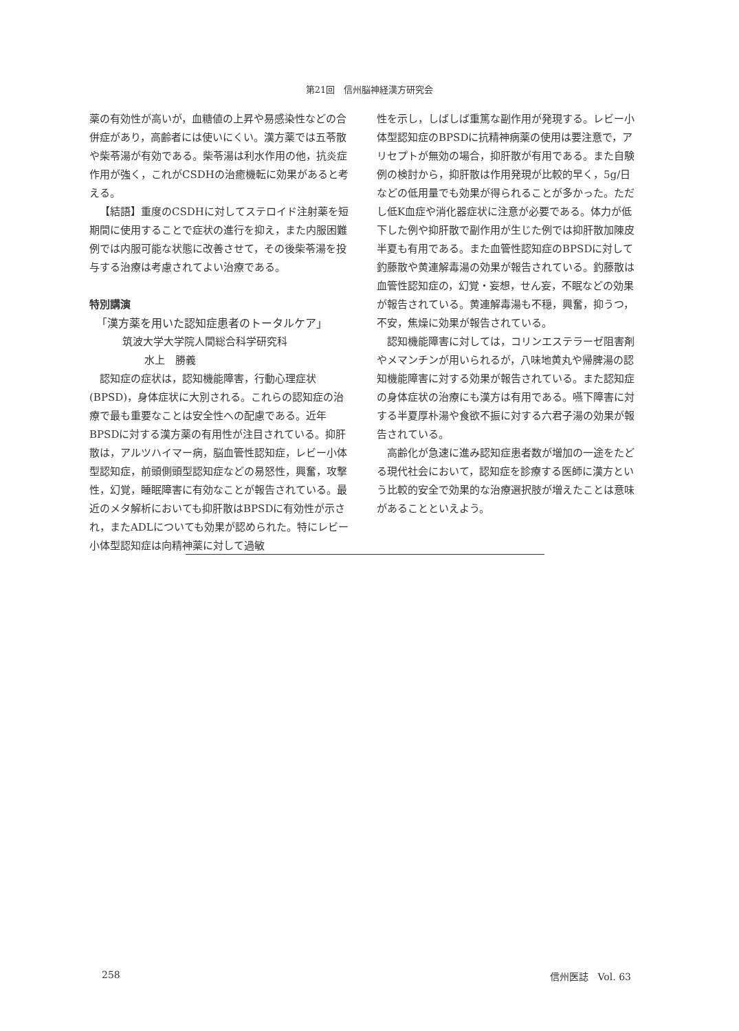第21回　信州脳神経漢方研究会
薬の有効性が高いが，血糖値の上昇や易感染性などの合併症があり，高齢者には使いにくい。漢方薬では五苓散や柴苓湯が有効である。柴苓湯は利水作用の他，抗炎症作用が強く，これがCSDHの治癒機転に効果があると考える。
【結語】重度のCSDHに対してステロイド注射薬を短期間に使用することで症状の進行を抑え，また内服困難例では内服可能な状態に改善させて，その後柴苓湯を投与する治療は考慮されてよい治療である。
特別講演
「漢方薬を用いた認知症患者のトータルケア」
筑波大学大学院人間総合科学研究科
水上　勝義
認知症の症状は，認知機能障害，行動心理症状(BPSD)，身体症状に大別される。これらの認知症の治療で最も重要なことは安全性への配慮である。近年BPSDに対する漢方薬の有用性が注目されている。抑肝散は，アルツハイマー病，脳血管性認知症，レビー小体型認知症，前頭側頭型認知症などの易怒性，興奮，攻撃性，幻覚，睡眠障害に有効なことが報告されている。最近のメタ解析においても抑肝散はBPSDに有効性が示され，またADLについても効果が認められた。特にレビー小体型認知症は向精神薬に対して過敏
性を示し，しばしば重篤な副作用が発現する。レビー小体型認知症のBPSDに抗精神病薬の使用は要注意で，アリセプトが無効の場合，抑肝散が有用である。また自験例の検討から，抑肝散は作用発現が比較的早く，5g/日などの低用量でも効果が得られることが多かった。ただし低K血症や消化器症状に注意が必要である。体力が低下した例や抑肝散で副作用が生じた例では抑肝散加陳皮半夏も有用である。また血管性認知症のBPSDに対して釣藤散や黄連解毒湯の効果が報告されている。釣藤散は血管性認知症の，幻覚・妄想，せん妄，不眠などの効果が報告されている。黄連解毒湯も不穏，興奮，抑うつ，不安，焦燥に効果が報告されている。
認知機能障害に対しては，コリンエステラーゼ阻害剤やメマンチンが用いられるが，八味地黄丸や帰脾湯の認知機能障害に対する効果が報告されている。また認知症の身体症状の治療にも漢方は有用である。嚥下障害に対する半夏厚朴湯や食欲不振に対する六君子湯の効果が報告されている。
高齢化が急速に進み認知症患者数が増加の一途をたどる現代社会において，認知症を診療する医師に漢方という比較的安全で効果的な治療選択肢が増えたことは意味があることといえよう。
258 信州医誌　Vol. 63